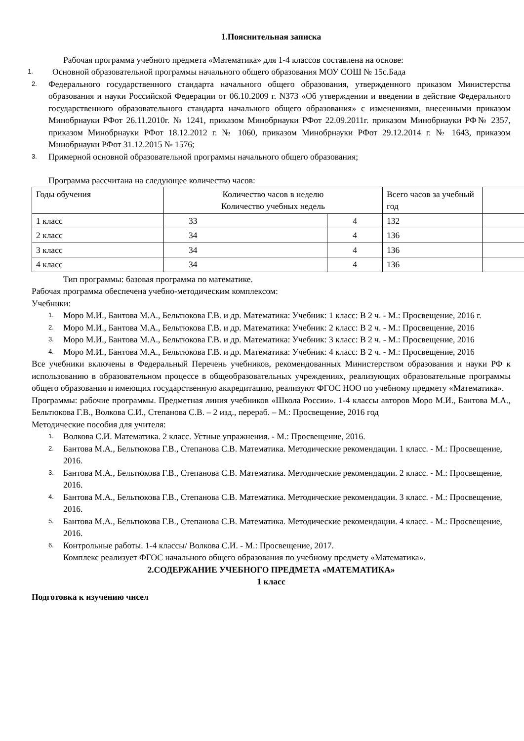1.Пояснительная записка
Рабочая программа учебного предмета «Математика» для 1-4 классов составлена на основе:
1. Основной образовательной программы начального общего образования МОУ СОШ № 15с.Бада
2. Федерального государственного стандарта начального общего образования, утвержденного приказом Министерства образования и науки Российской Федерации от 06.10.2009 г. N373 «Об утверждении и введении в действие Федерального государственного образовательного стандарта начального общего образования» с изменениями, внесенными приказом Минобрнауки РФот 26.11.2010г. № 1241, приказом Минобрнауки РФот 22.09.2011г. приказом Минобрнауки РФ№ 2357, приказом Минобрнауки РФот 18.12.2012 г. № 1060, приказом Минобрнауки РФот 29.12.2014 г. № 1643, приказом Минобрнауки РФот 31.12.2015 № 1576;
3. Примерной основной образовательной программы начального общего образования;
Программа рассчитана на следующее количество часов:
| Годы обучения | Количество часов в неделю Количество учебных недель | | Всего часов за учебный год | |
| 1 класс | 33 | 4 | 132 | |
| 2 класс | 34 | 4 | 136 | |
| 3 класс | 34 | 4 | 136 | |
| 4 класс | 34 | 4 | 136 | |
Тип программы: базовая программа по математике.
Рабочая программа обеспечена учебно-методическим комплексом:
Учебники:
1. Моро М.И., Бантова М.А., Бельтюкова Г.В. и др. Математика: Учебник: 1 класс: В 2 ч. - М.: Просвещение, 2016 г.
2. Моро М.И., Бантова М.А., Бельтюкова Г.В. и др. Математика: Учебник: 2 класс: В 2 ч. - М.: Просвещение, 2016
3. Моро М.И., Бантова М.А., Бельтюкова Г.В. и др. Математика: Учебник: 3 класс: В 2 ч. - М.: Просвещение, 2016
4. Моро М.И., Бантова М.А., Бельтюкова Г.В. и др. Математика: Учебник: 4 класс: В 2 ч. - М.: Просвещение, 2016
Все учебники включены в Федеральный Перечень учебников, рекомендованных Министерством образования и науки РФ к использованию в образовательном процессе в общеобразовательных учреждениях, реализующих образовательные программы общего образования и имеющих государственную аккредитацию, реализуют ФГОС НОО по учебному предмету «Математика».
Программы: рабочие программы. Предметная линия учебников «Школа России». 1-4 классы авторов Моро М.И., Бантова М.А., Бельтюкова Г.В., Волкова С.И., Степанова С.В. – 2 изд., перераб. – М.: Просвещение, 2016 год
Методические пособия для учителя:
1. Волкова С.И. Математика. 2 класс. Устные упражнения. - М.: Просвещение, 2016.
2. Бантова М.А., Бельтюкова Г.В., Степанова С.В. Математика. Методические рекомендации. 1 класс. - М.: Просвещение, 2016.
3. Бантова М.А., Бельтюкова Г.В., Степанова С.В. Математика. Методические рекомендации. 2 класс. - М.: Просвещение, 2016.
4. Бантова М.А., Бельтюкова Г.В., Степанова С.В. Математика. Методические рекомендации. 3 класс. - М.: Просвещение, 2016.
5. Бантова М.А., Бельтюкова Г.В., Степанова С.В. Математика. Методические рекомендации. 4 класс. - М.: Просвещение, 2016.
6. Контрольные работы. 1-4 классы/ Волкова С.И. - М.: Просвещение, 2017.
Комплекс реализует ФГОС начального общего образования по учебному предмету «Математика».
2.СОДЕРЖАНИЕ УЧЕБНОГО ПРЕДМЕТА «МАТЕМАТИКА»
1 класс
Подготовка к изучению чисел